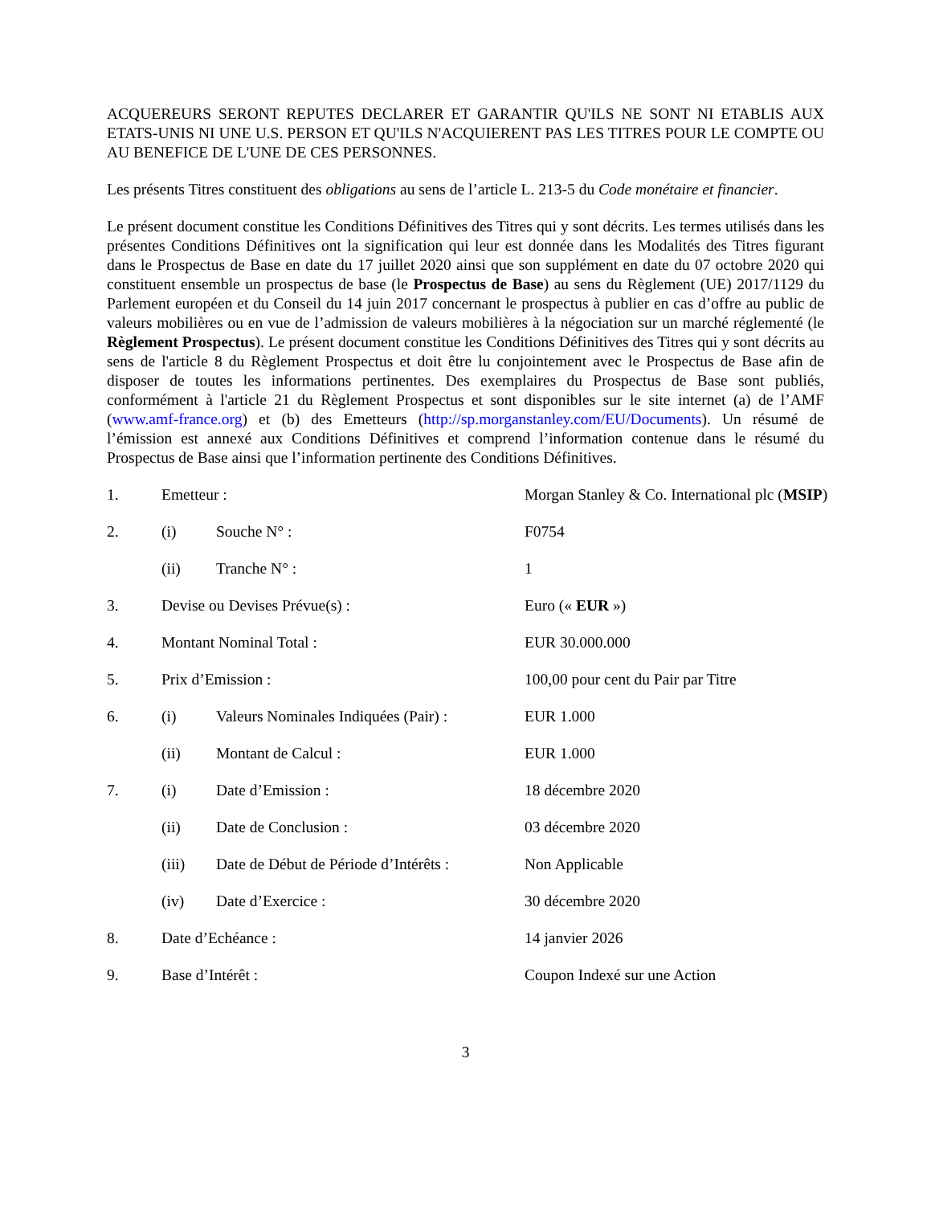ACQUEREURS SERONT REPUTES DECLARER ET GARANTIR QU'ILS NE SONT NI ETABLIS AUX ETATS-UNIS NI UNE U.S. PERSON ET QU'ILS N'ACQUIERENT PAS LES TITRES POUR LE COMPTE OU AU BENEFICE DE L'UNE DE CES PERSONNES.
Les présents Titres constituent des obligations au sens de l’article L. 213-5 du Code monétaire et financier.
Le présent document constitue les Conditions Définitives des Titres qui y sont décrits. Les termes utilisés dans les présentes Conditions Définitives ont la signification qui leur est donnée dans les Modalités des Titres figurant dans le Prospectus de Base en date du 17 juillet 2020 ainsi que son supplément en date du 07 octobre 2020 qui constituent ensemble un prospectus de base (le Prospectus de Base) au sens du Règlement (UE) 2017/1129 du Parlement européen et du Conseil du 14 juin 2017 concernant le prospectus à publier en cas d’offre au public de valeurs mobilières ou en vue de l’admission de valeurs mobilières à la négociation sur un marché réglementé (le Règlement Prospectus). Le présent document constitue les Conditions Définitives des Titres qui y sont décrits au sens de l'article 8 du Règlement Prospectus et doit être lu conjointement avec le Prospectus de Base afin de disposer de toutes les informations pertinentes. Des exemplaires du Prospectus de Base sont publiés, conformément à l'article 21 du Règlement Prospectus et sont disponibles sur le site internet (a) de l’AMF (www.amf-france.org) et (b) des Emetteurs (http://sp.morganstanley.com/EU/Documents). Un résumé de l’émission est annexé aux Conditions Définitives et comprend l’information contenue dans le résumé du Prospectus de Base ainsi que l’information pertinente des Conditions Définitives.
| 1. | Emetteur : | | Morgan Stanley & Co. International plc ( MSIP ) |
| 2. | (i) | Souche N° : | F0754 |
| | (ii) | Tranche N° : | 1 |
| 3. | Devise ou Devises Prévue(s) : | | Euro (« EUR ») |
| 4. | Montant Nominal Total : | | EUR 30.000.000 |
| 5. | Prix d’Emission : | | 100,00 pour cent du Pair par Titre |
| 6. | (i) | Valeurs Nominales Indiquées (Pair) : | EUR 1.000 |
| | (ii) | Montant de Calcul : | EUR 1.000 |
| 7. | (i) | Date d’Emission : | 18 décembre 2020 |
| | (ii) | Date de Conclusion : | 03 décembre 2020 |
| | (iii) | Date de Début de Période d’Intérêts : | Non Applicable |
| | (iv) | Date d’Exercice : | 30 décembre 2020 |
| 8. | Date d’Echéance : | | 14 janvier 2026 |
| 9. | Base d’Intérêt : | | Coupon Indexé sur une Action |
3